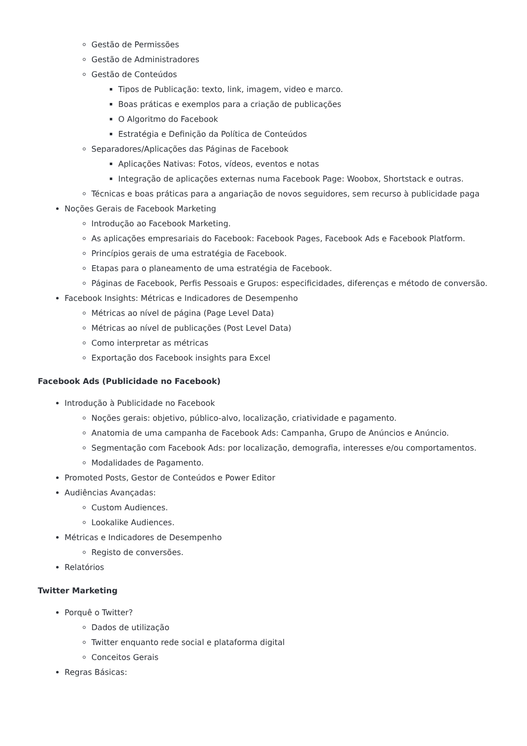Gestão de Permissões
Gestão de Administradores
Gestão de Conteúdos
Tipos de Publicação: texto, link, imagem, video e marco.
Boas práticas e exemplos para a criação de publicações
O Algoritmo do Facebook
Estratégia e Definição da Política de Conteúdos
Separadores/Aplicações das Páginas de Facebook
Aplicações Nativas: Fotos, vídeos, eventos e notas
Integração de aplicações externas numa Facebook Page: Woobox, Shortstack e outras.
Técnicas e boas práticas para a angariação de novos seguidores, sem recurso à publicidade paga
Noções Gerais de Facebook Marketing
Introdução ao Facebook Marketing.
As aplicações empresariais do Facebook: Facebook Pages, Facebook Ads e Facebook Platform.
Princípios gerais de uma estratégia de Facebook.
Etapas para o planeamento de uma estratégia de Facebook.
Páginas de Facebook, Perfis Pessoais e Grupos: especificidades, diferenças e método de conversão.
Facebook Insights: Métricas e Indicadores de Desempenho
Métricas ao nível de página (Page Level Data)
Métricas ao nível de publicações (Post Level Data)
Como interpretar as métricas
Exportação dos Facebook insights para Excel
Facebook Ads (Publicidade no Facebook)
Introdução à Publicidade no Facebook
Noções gerais: objetivo, público-alvo, localização, criatividade e pagamento.
Anatomia de uma campanha de Facebook Ads: Campanha, Grupo de Anúncios e Anúncio.
Segmentação com Facebook Ads: por localização, demografia, interesses e/ou comportamentos.
Modalidades de Pagamento.
Promoted Posts, Gestor de Conteúdos e Power Editor
Audiências Avançadas:
Custom Audiences.
Lookalike Audiences.
Métricas e Indicadores de Desempenho
Registo de conversões.
Relatórios
Twitter Marketing
Porquê o Twitter?
Dados de utilização
Twitter enquanto rede social e plataforma digital
Conceitos Gerais
Regras Básicas: